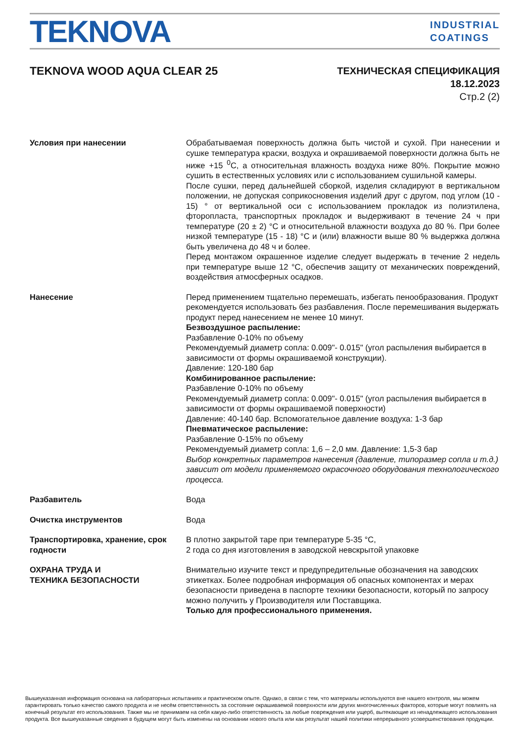TEKNOVA
INDUSTRIAL
COATINGS
TEKNOVA WOOD AQUA CLEAR 25
ТЕХНИЧЕСКАЯ СПЕЦИФИКАЦИЯ
18.12.2023
Стр.2 (2)
| Условия при нанесении | Обрабатываемая поверхность должна быть чистой и сухой. При нанесении и сушке температура краски, воздуха и окрашиваемой поверхности должна быть не ниже +15 <sup>0</sup>С, а относительная влажность воздуха ниже 80%. Покрытие можно сушить в естественных условиях или с использованием сушильной камеры. После сушки, перед дальнейшей сборкой, изделия складируют в вертикальном положении, не допуская соприкосновения изделий друг с другом, под углом (10 - 15) ° от вертикальной оси с использованием прокладок из полиэтилена, фторопласта, транспортных прокладок и выдерживают в течение 24 ч при температуре (20 ± 2) °С и относительной влажности воздуха до 80 %. При более низкой температуре (15 - 18) °С и (или) влажности выше 80 % выдержка должна быть увеличена до 48 ч и более. Перед монтажом окрашенное изделие следует выдержать в течение 2 недель при температуре выше 12 °С, обеспечив защиту от механических повреждений, воздействия атмосферных осадков. |
| Нанесение | Перед применением тщательно перемешать, избегать пенообразования. Продукт рекомендуется использовать без разбавления. После перемешивания выдержать продукт перед нанесением не менее 10 минут. Безвоздушное распыление: Разбавление 0-10% по объему Рекомендуемый диаметр сопла: 0.009"- 0.015" (угол распыления выбирается в зависимости от формы окрашиваемой конструкции). Давление: 120-180 бар Комбинированное распыление: Разбавление 0-10% по объему Рекомендуемый диаметр сопла: 0.009"- 0.015" (угол распыления выбирается в зависимости от формы окрашиваемой поверхности) Давление: 40-140 бар. Вспомогательное давление воздуха: 1-3 бар Пневматическое распыление: Разбавление 0-15% по объему Рекомендуемый диаметр сопла: 1,6 – 2,0 мм. Давление: 1,5-3 бар Выбор конкретных параметров нанесения (давление, типоразмер сопла и т.д.) зависит от модели применяемого окрасочного оборудования технологического процесса. |
| Разбавитель | Вода |
| Очистка инструментов | Вода |
| Транспортировка, хранение, срок годности | В плотно закрытой таре при температуре 5-35 °С, 2 года со дня изготовления в заводской невскрытой упаковке |
| ОХРАНА ТРУДА И ТЕХНИКА БЕЗОПАСНОСТИ | Внимательно изучите текст и предупредительные обозначения на заводских этикетках. Более подробная информация об опасных компонентах и мерах безопасности приведена в паспорте техники безопасности, который по запросу можно получить у Производителя или Поставщика. Только для профессионального применения. |
Вышеуказанная информация основана на лабораторных испытаниях и практическом опыте. Однако, в связи с тем, что материалы используются вне нашего контроля, мы можем гарантировать только качество самого продукта и не несём ответственность за состояние окрашиваемой поверхности или других многочисленных факторов, которые могут повлиять на конечный результат его использования. Также мы не принимаем на себя какую-либо ответственность за любые повреждения или ущерб, вытекающие из ненадлежащего использования продукта. Все вышеуказанные сведения в будущем могут быть изменены на основании нового опыта или как результат нашей политики непрерывного усовершенствования продукции.